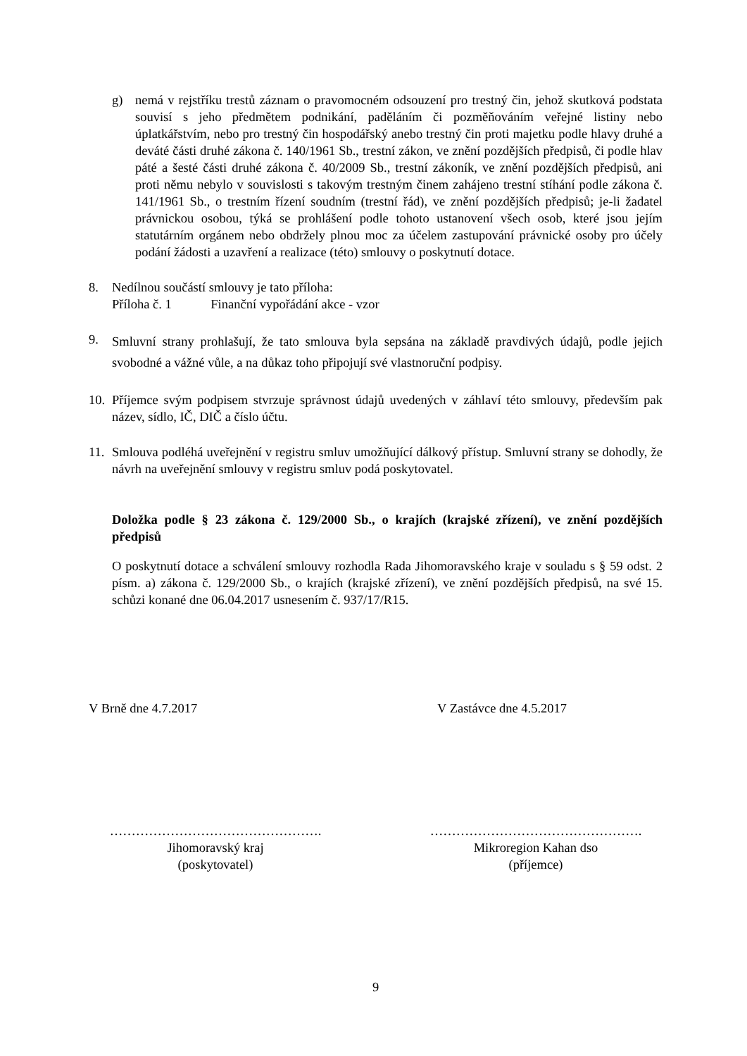g) nemá v rejstříku trestů záznam o pravomocném odsouzení pro trestný čin, jehož skutková podstata souvisí s jeho předmětem podnikání, paděláním či pozměňováním veřejné listiny nebo úplatkářstvím, nebo pro trestný čin hospodářský anebo trestný čin proti majetku podle hlavy druhé a deváté části druhé zákona č. 140/1961 Sb., trestní zákon, ve znění pozdějších předpisů, či podle hlav páté a šesté části druhé zákona č. 40/2009 Sb., trestní zákoník, ve znění pozdějších předpisů, ani proti němu nebylo v souvislosti s takovým trestným činem zahájeno trestní stíhání podle zákona č. 141/1961 Sb., o trestním řízení soudním (trestní řád), ve znění pozdějších předpisů; je-li žadatel právnickou osobou, týká se prohlášení podle tohoto ustanovení všech osob, které jsou jejím statutárním orgánem nebo obdržely plnou moc za účelem zastupování právnické osoby pro účely podání žádosti a uzavření a realizace (této) smlouvy o poskytnutí dotace.
8. Nedílnou součástí smlouvy je tato příloha:
Příloha č. 1 Finanční vypořádání akce - vzor
9.
Smluvní strany prohlašují, že tato smlouva byla sepsána na základě pravdivých údajů, podle jejich svobodné a vážné vůle, a na důkaz toho připojují své vlastnoruční podpisy.
10.
Příjemce svým podpisem stvrzuje správnost údajů uvedených v záhlaví této smlouvy, především pak název, sídlo, IČ, DIČ a číslo účtu.
11.
Smlouva podléhá uveřejnění v registru smluv umožňující dálkový přístup. Smluvní strany se dohodly, že návrh na uveřejnění smlouvy v registru smluv podá poskytovatel.
Doložka podle § 23 zákona č. 129/2000 Sb., o krajích (krajské zřízení), ve znění pozdějších předpisů
O poskytnutí dotace a schválení smlouvy rozhodla Rada Jihomoravského kraje v souladu s § 59 odst. 2 písm. a) zákona č. 129/2000 Sb., o krajích (krajské zřízení), ve znění pozdějších předpisů, na své 15. schůzi konané dne 06.04.2017 usnesením č. 937/17/R15.
V Brně dne 4.7.2017 V Zastávce dne 4.5.2017
………………………………………….
Jihomoravský kraj
(poskytovatel)
………………………………………….
Mikroregion Kahan dso
(příjemce)
9